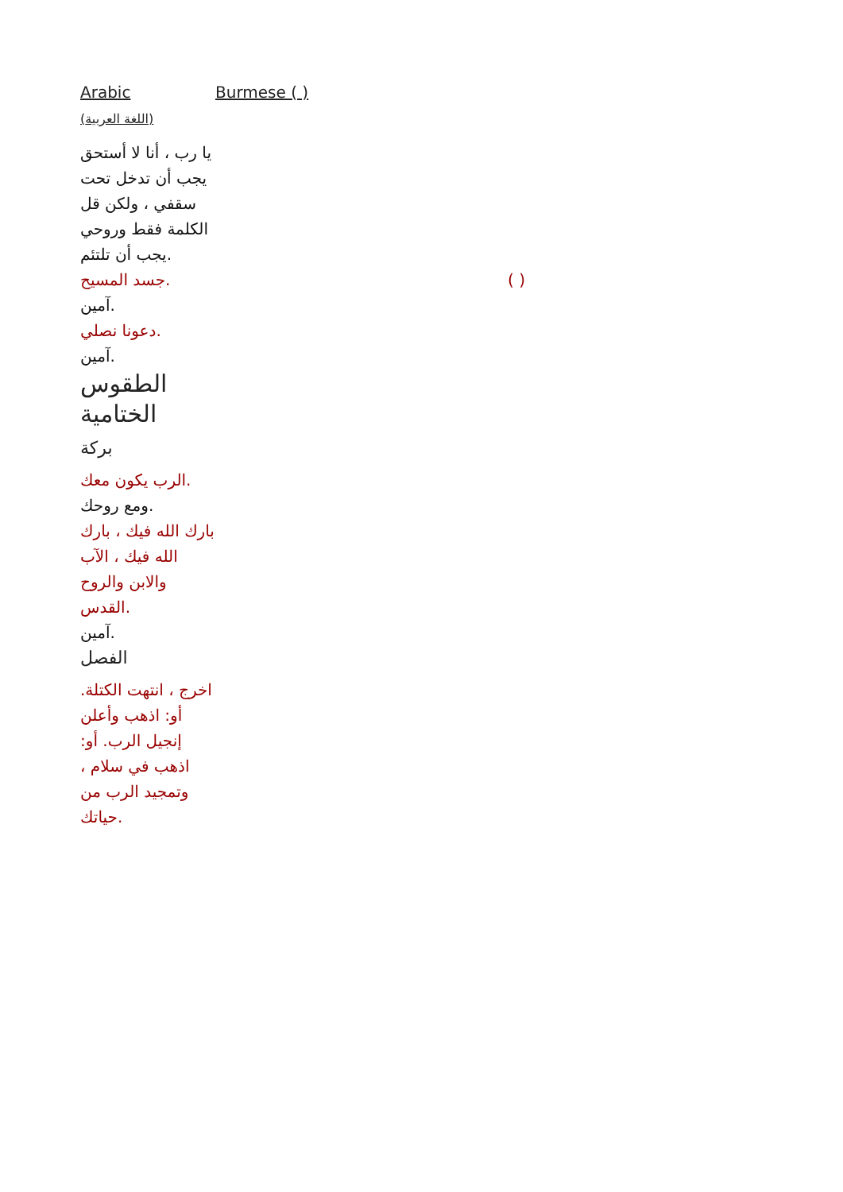| Arabic (اللغة العربية) | Burmese ( ) |
| يا رب ، أنا لا أستحق يجب أن تدخل تحت سقفي ، ولكن قل الكلمة فقط وروحي يجب أن تلتئم. | |
| جسد المسيح. | ( ) |
| آمين. | |
| دعونا نصلي. | |
| آمين. | |
| الطقوس الختامية | |
| بركة | |
| الرب يكون معك. | |
| ومع روحك. | |
| بارك الله فيك ، بارك الله فيك ، الآب والابن والروح القدس. | |
| آمين. | |
| الفصل | |
| اخرج ، انتهت الكتلة. أو: اذهب وأعلن إنجيل الرب. أو: اذهب في سلام ، وتمجيد الرب من حياتك. | |